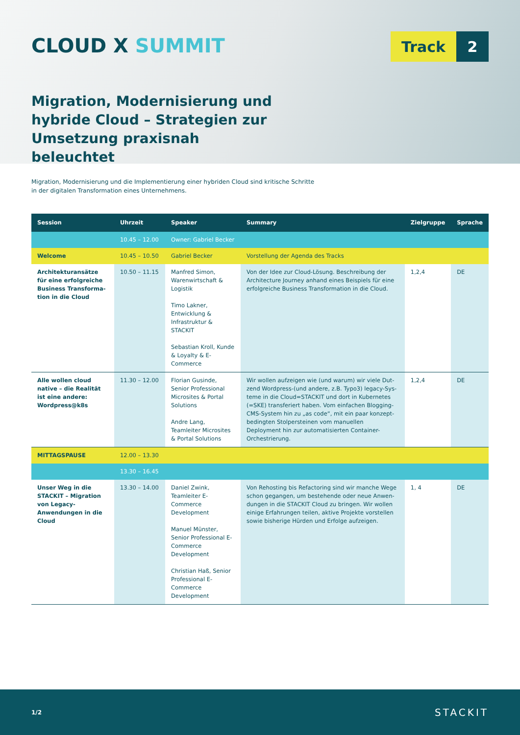CLOUD X SUMMIT
Track 2
Migration, Modernisierung und hybride Cloud – Strategien zur Umsetzung praxisnah beleuchtet
Migration, Modernisierung und die Implementierung einer hybriden Cloud sind kritische Schritte
in der digitalen Transformation eines Unternehmens.
| Session | Uhrzeit | Speaker | Summary | Zielgruppe | Sprache |
| --- | --- | --- | --- | --- | --- |
| | 10.45 – 12.00 | Owner: Gabriel Becker | | | |
| Welcome | 10.45 – 10.50 | Gabriel Becker | Vorstellung der Agenda des Tracks | | |
| Architekturansätze für eine erfolgreiche Business Transforma-tion in die Cloud | 10.50 – 11.15 | Manfred Simon, Warenwirtschaft & Logistik Timo Lakner, Entwicklung & Infrastruktur & STACKIT Sebastian Kroll, Kunde & Loyalty & E-Commerce | Von der Idee zur Cloud-Lösung. Beschreibung der Architecture Journey anhand eines Beispiels für eine erfolgreiche Business Transformation in die Cloud. | 1,2,4 | DE |
| Alle wollen cloud native – die Realität ist eine andere: Wordpress@k8s | 11.30 – 12.00 | Florian Gusinde, Senior Professional Microsites & Portal Solutions Andre Lang, Teamleiter Microsites & Portal Solutions | Wir wollen aufzeigen wie (und warum) wir viele Dut-zend Wordpress-(und andere, z.B. Typo3) legacy-Sys-teme in die Cloud=STACKIT und dort in Kubernetes (=SKE) transferiert haben. Vom einfachen Blogging-CMS-System hin zu „as code“, mit ein paar konzept-bedingten Stolpersteinen vom manuellen Deployment hin zur automatisierten Container-Orchestrierung. | 1,2,4 | DE |
| MITTAGSPAUSE | 12.00 – 13.30 | | | | |
| | 13.30 – 16.45 | | | | |
| Unser Weg in die STACKIT – Migration von Legacy-Anwendungen in die Cloud | 13.30 – 14.00 | Daniel Zwink, Teamleiter E-Commerce Development Manuel Münster, Senior Professional E-Commerce Development Christian Haß, Senior Professional E-Commerce Development | Von Rehosting bis Refactoring sind wir manche Wege schon gegangen, um bestehende oder neue Anwen-dungen in die STACKIT Cloud zu bringen. Wir wollen einige Erfahrungen teilen, aktive Projekte vorstellen sowie bisherige Hürden und Erfolge aufzeigen. | 1, 4 | DE |
1/2 STACKIT